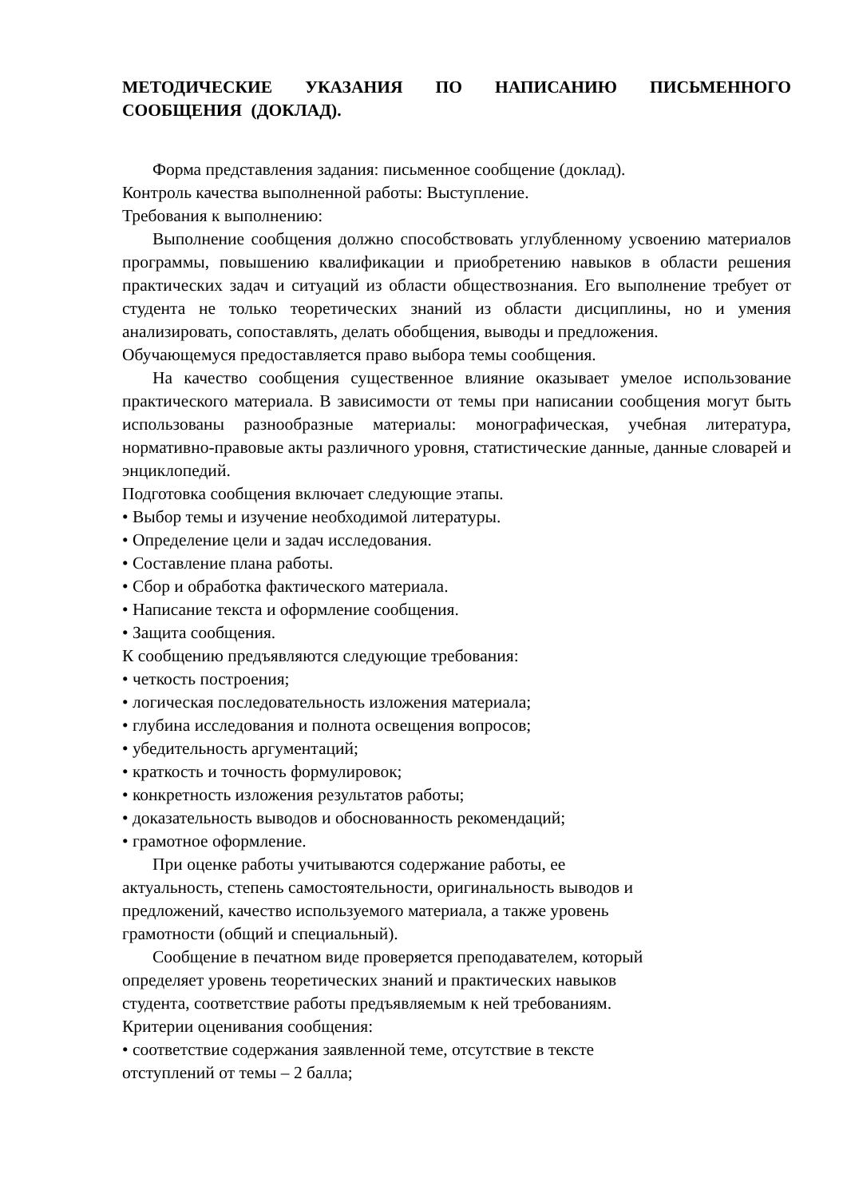МЕТОДИЧЕСКИЕ УКАЗАНИЯ ПО НАПИСАНИЮ ПИСЬМЕННОГО СООБЩЕНИЯ (ДОКЛАД).
Форма представления задания: письменное сообщение (доклад).
Контроль качества выполненной работы: Выступление.
Требования к выполнению:
Выполнение сообщения должно способствовать углубленному усвоению материалов программы, повышению квалификации и приобретению навыков в области решения практических задач и ситуаций из области обществознания. Его выполнение требует от студента не только теоретических знаний из области дисциплины, но и умения анализировать, сопоставлять, делать обобщения, выводы и предложения.
Обучающемуся предоставляется право выбора темы сообщения.
На качество сообщения существенное влияние оказывает умелое использование практического материала. В зависимости от темы при написании сообщения могут быть использованы разнообразные материалы: монографическая, учебная литература, нормативно-правовые акты различного уровня, статистические данные, данные словарей и энциклопедий.
Подготовка сообщения включает следующие этапы.
• Выбор темы и изучение необходимой литературы.
• Определение цели и задач исследования.
• Составление плана работы.
• Сбор и обработка фактического материала.
• Написание текста и оформление сообщения.
• Защита сообщения.
К сообщению предъявляются следующие требования:
• четкость построения;
• логическая последовательность изложения материала;
• глубина исследования и полнота освещения вопросов;
• убедительность аргументаций;
• краткость и точность формулировок;
• конкретность изложения результатов работы;
• доказательность выводов и обоснованность рекомендаций;
• грамотное оформление.
При оценке работы учитываются содержание работы, ее
актуальность, степень самостоятельности, оригинальность выводов и
предложений, качество используемого материала, а также уровень
грамотности (общий и специальный).
Сообщение в печатном виде проверяется преподавателем, который
определяет уровень теоретических знаний и практических навыков
студента, соответствие работы предъявляемым к ней требованиям.
Критерии оценивания сообщения:
• соответствие содержания заявленной теме, отсутствие в тексте
отступлений от темы – 2 балла;